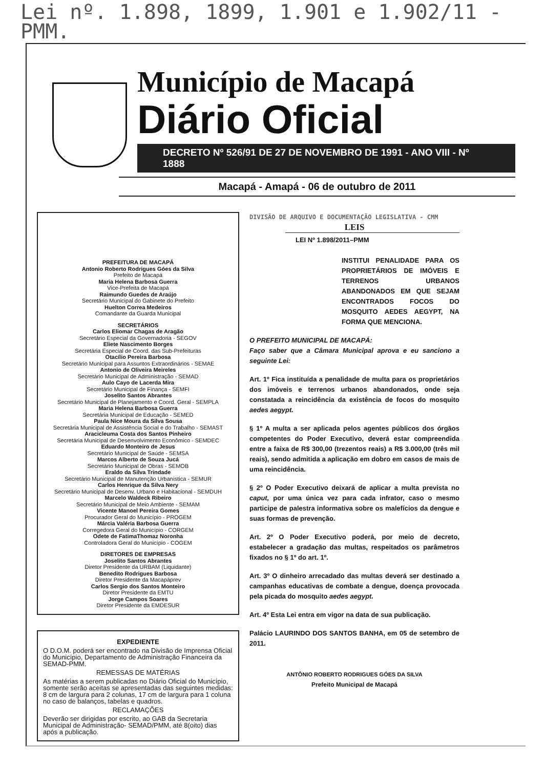Lei nº. 1.898, 1899, 1.901 e 1.902/11 - PMM.
Município de Macapá
Diário Oficial
DECRETO Nº 526/91 DE 27 DE NOVEMBRO DE 1991 - ANO VIII - Nº 1888
Macapá - Amapá - 06 de outubro de 2011
PREFEITURA DE MACAPÁ
Antonio Roberto Rodrigues Góes da Silva
Prefeito de Macapá
Maria Helena Barbosa Guerra
Vice-Prefeita de Macapá
Raimundo Guedes de Araújo
Secretário Municipal do Gabinete do Prefeito
Huelton Correa Medeiros
Comandante da Guarda Municipal
SECRETÁRIOS
Carlos Eliomar Chagas de Aragão
Secretário Especial da Governadoria - SEGOV
Eliete Nascimento Borges
Secretária Especial de Coord. das Sub-Prefeituras
Otacílio Pereira Barbosa
Secretário Municipal para Assuntos Extraordinários - SEMAE
Antonio de Oliveira Meireles
Secretário Municipal de Administração - SEMAD
Aulo Cayo de Lacerda Mira
Secretário Municipal de Finança - SEMFI
Joselito Santos Abrantes
Secretário Municipal de Planejamento e Coord. Geral - SEMPLA
Maria Helena Barbosa Guerra
Secretária Municipal de Educação - SEMED
Paula Nice Moura da Silva Sousa
Secretária Municipal de Assistência Social e do Trabalho - SEMAST
Aracicleuma Costa dos Santos Pinheiro
Secretária Municipal de Desenvolvimento Econômico - SEMDEC
Eduardo Monteiro de Jesus
Secretário Municipal de Saúde - SEMSA
Marcos Alberto de Souza Jucá
Secretário Municipal de Obras - SEMOB
Eraldo da Silva Trindade
Secretário Municipal de Manutenção Urbanística - SEMUR
Carlos Henrique da Silva Nery
Secretário Municipal de Desenv. Urbano e Habitacional - SEMDUH
Marcelo Waldeck Ribeiro
Secretário Municipal de Meio Ambiente - SEMAM
Vicente Manoel Pereira Gomes
Procurador Geral do Município - PROGEM
Márcia Valéria Barbosa Guerra
Corregedora Geral do Município - CORGEM
Odete de FatimaThomaz Noronha
Controladora Geral do Município - COGEM
DIRETORES DE EMPRESAS
Joselito Santos Abrantes
Diretor Presidente da URBAM (Liquidante)
Benedito Rodrigues Barbosa
Diretor Presidente da Macapáprev
Carlos Sergio dos Santos Monteiro
Diretor Presidente da EMTU
Jorge Campos Soares
Diretor Presidente da EMDESUR
EXPEDIENTE
O D.O.M. poderá ser encontrado na Divisão de Imprensa Oficial do Município, Departamento de Administração Financeira da SEMAD-PMM.
REMESSAS DE MATÉRIAS
As matérias a serem publicadas no Diário Oficial do Município, somente serão aceitas se apresentadas das seguintes medidas: 8 cm de largura para 2 colunas, 17 cm de largura para 1 coluna no caso de balanços, tabelas e quadros.
RECLAMAÇÕES
Deverão ser dirigidas por escrito, ao GAB da Secretaria Municipal de Administração- SEMAD/PMM, até 8(oito) dias após a publicação.
DIVISÃO DE ARQUIVO E DOCUMENTAÇÃO LEGISLATIVA - CMM
LEIS
LEI Nº 1.898/2011–PMM
INSTITUI PENALIDADE PARA OS PROPRIETÁRIOS DE IMÓVEIS E TERRENOS URBANOS ABANDONADOS EM QUE SEJAM ENCONTRADOS FOCOS DO MOSQUITO AEDES AEGYPT, NA FORMA QUE MENCIONA.
O PREFEITO MUNICIPAL DE MACAPÁ:
Faço saber que a Câmara Municipal aprova e eu sanciono a seguinte Lei:
Art. 1º Fica instituída a penalidade de multa para os proprietários dos imóveis e terrenos urbanos abandonados, onde seja constatada a reincidência da existência de focos do mosquito aedes aegypt.
§ 1º A multa a ser aplicada pelos agentes públicos dos órgãos competentes do Poder Executivo, deverá estar compreendida entre a faixa de R$ 300,00 (trezentos reais) a R$ 3.000,00 (três mil reais), sendo admitida a aplicação em dobro em casos de mais de uma reincidência.
§ 2º O Poder Executivo deixará de aplicar a multa prevista no caput, por uma única vez para cada infrator, caso o mesmo participe de palestra informativa sobre os malefícios da dengue e suas formas de prevenção.
Art. 2º O Poder Executivo poderá, por meio de decreto, estabelecer a gradação das multas, respeitados os parâmetros fixados no § 1º do art. 1º.
Art. 3º O dinheiro arrecadado das multas deverá ser destinado a campanhas educativas de combate a dengue, doença provocada pela picada do mosquito aedes aegypt.
Art. 4º Esta Lei entra em vigor na data de sua publicação.
Palácio LAURINDO DOS SANTOS BANHA, em 05 de setembro de 2011.
ANTÔNIO ROBERTO RODRIGUES GÓES DA SILVA
Prefeito Municipal de Macapá